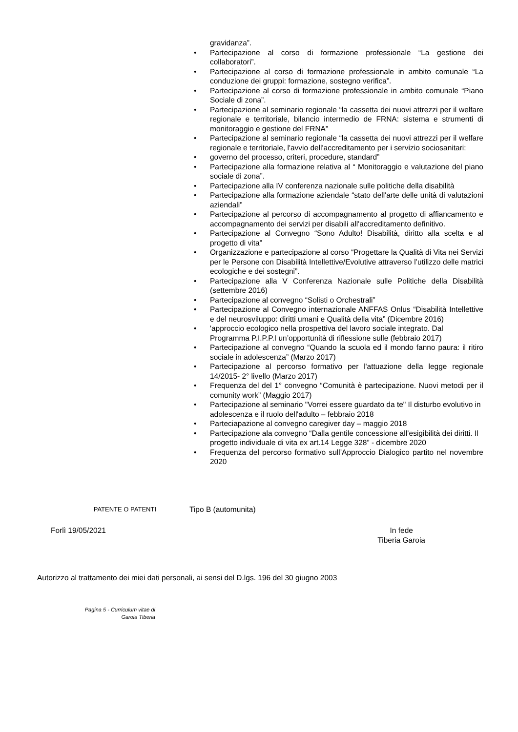gravidanza”.
• Partecipazione al corso di formazione professionale “La gestione dei collaboratori”.
• Partecipazione al corso di formazione professionale in ambito comunale “La conduzione dei gruppi: formazione, sostegno verifica”.
• Partecipazione al corso di formazione professionale in ambito comunale “Piano Sociale di zona”.
• Partecipazione al seminario regionale “la cassetta dei nuovi attrezzi per il welfare regionale e territoriale, bilancio intermedio de FRNA: sistema e strumenti di monitoraggio e gestione del FRNA”
• Partecipazione al seminario regionale “la cassetta dei nuovi attrezzi per il welfare regionale e territoriale, l'avvio dell'accreditamento per i servizio sociosanitari:
• governo del processo, criteri, procedure, standard”
• Partecipazione alla formazione relativa al “ Monitoraggio e valutazione del piano sociale di zona”.
• Partecipazione alla IV conferenza nazionale sulle politiche della disabilità
• Partecipazione alla formazione aziendale “stato dell'arte delle unità di valutazioni aziendali”
• Partecipazione al percorso di accompagnamento al progetto di affiancamento e accompagnamento dei servizi per disabili all'accreditamento definitivo.
• Partecipazione al Convegno “Sono Adulto! Disabilità, diritto alla scelta e al progetto di vita”
• Organizzazione e partecipazione al corso “Progettare la Qualità di Vita nei Servizi per le Persone con Disabilità Intellettive/Evolutive attraverso l’utilizzo delle matrici ecologiche e dei sostegni”.
• Partecipazione alla V Conferenza Nazionale sulle Politiche della Disabilità (settembre 2016)
• Partecipazione al convegno “Solisti o Orchestrali”
• Partecipazione al Convegno internazionale ANFFAS Onlus “Disabilità Intellettive e del neurosviluppo: diritti umani e Qualità della vita” (Dicembre 2016)
• 'approccio ecologico nella prospettiva del lavoro sociale integrato. Dal Programma P.I.P.P.I un’opportunità di riflessione sulle (febbraio 2017)
• Partecipazione al convegno “Quando la scuola ed il mondo fanno paura: il ritiro sociale in adolescenza” (Marzo 2017)
• Partecipazione al percorso formativo per l'attuazione della legge regionale 14/2015- 2° livello (Marzo 2017)
• Frequenza del del 1° convegno “Comunità è partecipazione. Nuovi metodi per il comunity work” (Maggio 2017)
• Partecipazione al seminario "Vorrei essere guardato da te" Il disturbo evolutivo in adolescenza e il ruolo dell'adulto – febbraio 2018
• Parteciapazione al convegno caregiver day – maggio 2018
• Partecipazione ala convegno “Dalla gentile concessione all’esigibilità dei diritti. Il progetto individuale di vita ex art.14 Legge 328” - dicembre 2020
• Frequenza del percorso formativo sull’Approccio Dialogico partito nel novembre 2020
PATENTE O PATENTI
Tipo B (automunita)
Forlì 19/05/2021 In fede
Tiberia Garoia
Autorizzo al trattamento dei miei dati personali, ai sensi del D.lgs. 196 del 30 giugno 2003
Pagina 5 - Curriculum vitae di
Garoia Tiberia